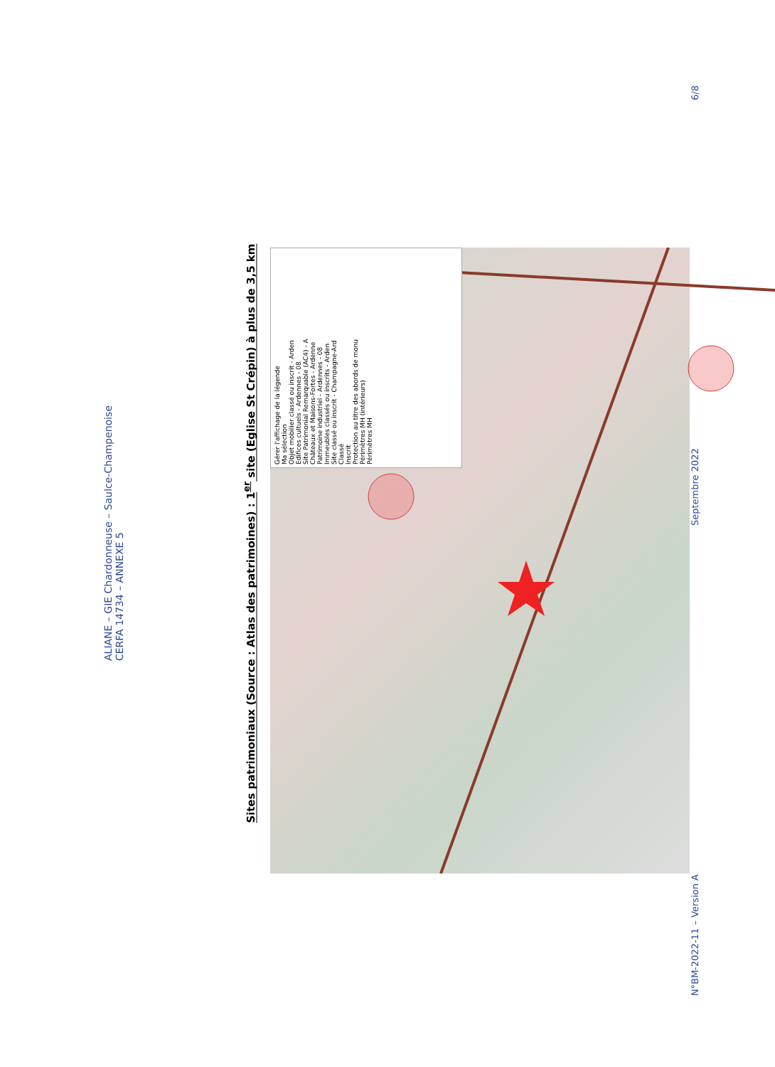ALIANE – GIE Chardonneuse – Saulce-Champenoise
CERFA 14734 – ANNEXE 5
Sites patrimoniaux (Source : Atlas des patrimoines) : 1<sup>er</sup> site (Eglise St Crépin) à plus de 3,5 km
Gérer l'affichage de la légende
Ma sélection
Objet mobilier classé ou inscrit - Arden
Edifices cultuels - Ardennes - 08
Site Patrimonial Remarquable (AC4) - A
Châteaux et Maisons-Fortes - Ardenne
Patrimoine industriel - Ardennes - 08
Immeubles classés ou inscrits - Arden
Site classé ou inscrit - Champagne-Ard
Classé
Inscrit
Protection au titre des abords de monu
Périmètres MH (intérieurs)
Périmètres MH
N°BM-2022-11 – Version A Septembre 2022 6/8